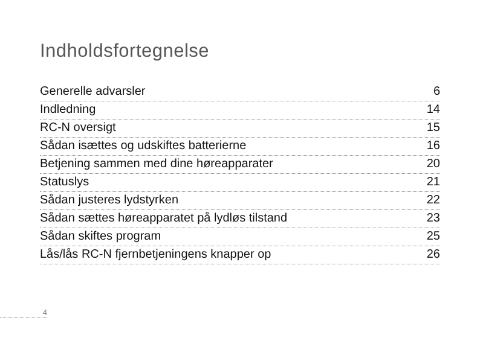Indholdsfortegnelse
Generelle advarsler 6
Indledning 14
RC-N oversigt 15
Sådan isættes og udskiftes batterierne 16
Betjening sammen med dine høreapparater 20
Statuslys 21
Sådan justeres lydstyrken 22
Sådan sættes høreapparatet på lydløs tilstand 23
Sådan skiftes program 25
Lås/lås RC-N fjernbetjeningens knapper op 26
4